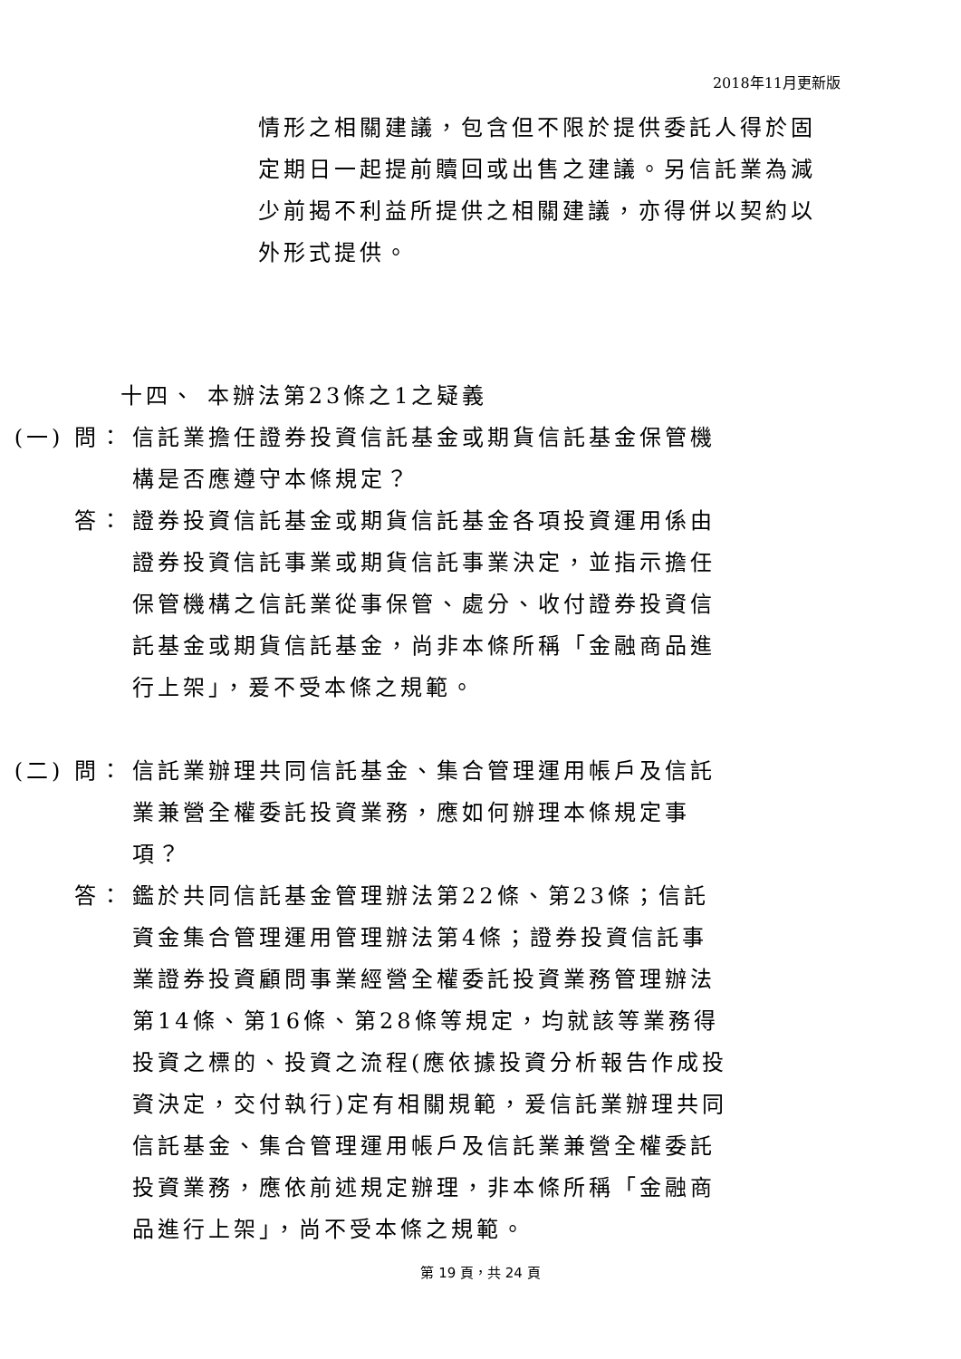2018年11月更新版
情形之相關建議，包含但不限於提供委託人得於固定期日一起提前贖回或出售之建議。另信託業為減少前揭不利益所提供之相關建議，亦得併以契約以外形式提供。
十四、 本辦法第23條之1之疑義
(一) 問：
信託業擔任證券投資信託基金或期貨信託基金保管機構是否應遵守本條規定？
答： 證券投資信託基金或期貨信託基金各項投資運用係由證券投資信託事業或期貨信託事業決定，並指示擔任保管機構之信託業從事保管、處分、收付證券投資信託基金或期貨信託基金，尚非本條所稱「金融商品進行上架」，爰不受本條之規範。
(二) 問：
信託業辦理共同信託基金、集合管理運用帳戶及信託業兼營全權委託投資業務，應如何辦理本條規定事項？
答： 鑑於共同信託基金管理辦法第22條、第23條；信託資金集合管理運用管理辦法第4條；證券投資信託事業證券投資顧問事業經營全權委託投資業務管理辦法第14條、第16條、第28條等規定，均就該等業務得投資之標的、投資之流程(應依據投資分析報告作成投資決定，交付執行)定有相關規範，爰信託業辦理共同信託基金、集合管理運用帳戶及信託業兼營全權委託投資業務，應依前述規定辦理，非本條所稱「金融商品進行上架」，尚不受本條之規範。
第 19 頁，共 24 頁